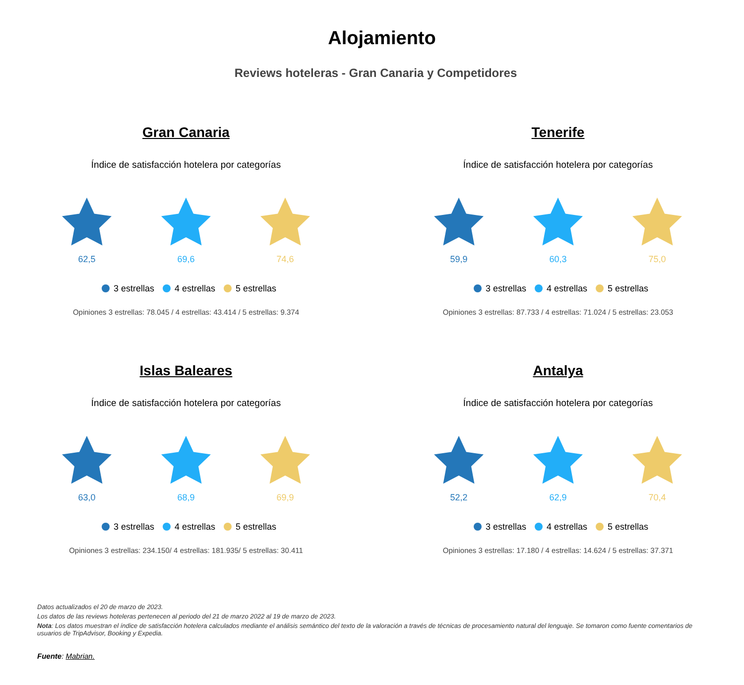Alojamiento
Reviews hoteleras - Gran Canaria y Competidores
Gran Canaria
Índice de satisfacción hotelera por categorías
62,5 69,6 74,6
3 estrellas 4 estrellas 5 estrellas
Opiniones 3 estrellas: 78.045 / 4 estrellas: 43.414 / 5 estrellas: 9.374
Tenerife
Índice de satisfacción hotelera por categorías
59,9 60,3 75,0
3 estrellas 4 estrellas 5 estrellas
Opiniones 3 estrellas: 87.733 / 4 estrellas: 71.024 / 5 estrellas: 23.053
Islas Baleares
Índice de satisfacción hotelera por categorías
63,0 68,9 69,9
3 estrellas 4 estrellas 5 estrellas
Opiniones 3 estrellas: 234.150/ 4 estrellas: 181.935/ 5 estrellas: 30.411
Antalya
Índice de satisfacción hotelera por categorías
52,2 62,9 70,4
3 estrellas 4 estrellas 5 estrellas
Opiniones 3 estrellas: 17.180 / 4 estrellas: 14.624 / 5 estrellas: 37.371
Datos actualizados el 20 de marzo de 2023.
Los datos de las reviews hoteleras pertenecen al periodo del 21 de marzo 2022 al 19 de marzo de 2023.
Nota: Los datos muestran el índice de satisfacción hotelera calculados mediante el análisis semántico del texto de la valoración a través de técnicas de procesamiento natural del lenguaje. Se tomaron como fuente comentarios de usuarios de TripAdvisor, Booking y Expedia.
Fuente: Mabrian.